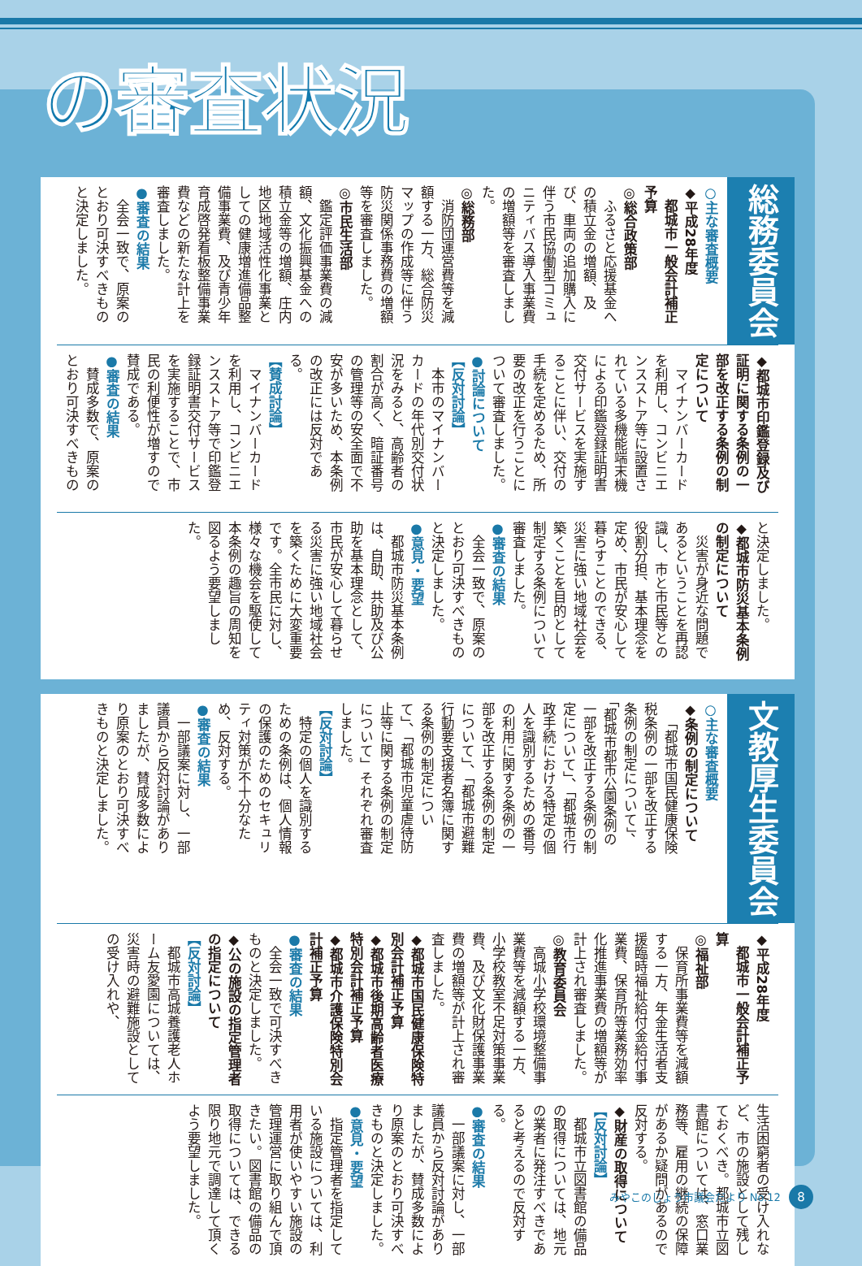の審査状況
総務委員会
○主な審査概要
◆平成28年度
　都城市一般会計補正予算
◎総合政策部
ふるさと応援基金への積立金の増額、及び、車両の追加購入に伴う市民協働型コミュニティバス導入事業費の増額等を審査しました。
◎総務部
消防団運営費等を減額する一方、総合防災マップの作成等に伴う防災関係事務費の増額等を審査しました。
◎市民生活部
鑑定評価事業費の減額、文化振興基金への積立金等の増額、庄内地区地域活性化事業としての健康増進備品整備事業費、及び青少年育成啓発看板整備事業費などの新たな計上を審査しました。
●審査の結果
全会一致で、原案のとおり可決すべきものと決定しました。
◆都城市印鑑登録及び証明に関する条例の一部を改正する条例の制定について
マイナンバーカードを利用し、コンビニエンスストア等に設置されている多機能端末機による印鑑登録証明書交付サービスを実施することに伴い、交付の手続を定めるため、所要の改正を行うことについて審査しました。
●討論について
【反対討論】
本市のマイナンバーカードの年代別交付状況をみると、高齢者の割合が高く、暗証番号の管理等の安全面で不安が多いため、本条例の改正には反対である。
【賛成討論】
マイナンバーカードを利用し、コンビニエンスストア等で印鑑登録証明書交付サービスを実施することで、市民の利便性が増すので賛成である。
●審査の結果
賛成多数で、原案のとおり可決すべきもの
と決定しました。
◆都城市防災基本条例の制定について
災害が身近な問題であるということを再認識し、市と市民等との役割分担、基本理念を定め、市民が安心して暮らすことのできる、災害に強い地域社会を築くことを目的として制定する条例について審査しました。
●審査の結果
全会一致で、原案のとおり可決すべきものと決定しました。
●意見・要望
都城市防災基本条例は、自助、共助及び公助を基本理念として、市民が安心して暮らせる災害に強い地域社会を築くために大変重要です。全市民に対し、様々な機会を駆使して本条例の趣旨の周知を図るよう要望しました。
文教厚生委員会
○主な審査概要
◆条例の制定について
「都城市国民健康保険税条例の一部を改正する条例の制定について」、「都城市都市公園条例の一部を改正する条例の制定について」、「都城市行政手続における特定の個人を識別するための番号の利用に関する条例の一部を改正する条例の制定について」、「都城市避難行動要支援者名簿に関する条例の制定について」、「都城市児童虐待防止等に関する条例の制定について」それぞれ審査しました。
【反対討論】
特定の個人を識別するための条例は、個人情報の保護のためのセキュリティ対策が不十分なため、反対する。
●審査の結果
一部議案に対し、一部議員から反対討論がありましたが、賛成多数により原案のとおり可決すべきものと決定しました。
◆平成28年度
　都城市一般会計補正予算
◎福祉部
保育所事業費等を減額する一方、年金生活者支援臨時福祉給付金給付事業費、保育所等業務効率化推進事業費の増額等が計上され審査しました。
◎教育委員会
高城小学校環境整備事業費等を減額する一方、小学校教室不足対策事業費、及び文化財保護事業費の増額等が計上され審査しました。
◆都城市国民健康保険特別会計補正予算
◆都城市後期高齢者医療特別会計補正予算
◆都城市介護保険特別会計補正予算
●審査の結果
全会一致で可決すべきものと決定しました。
◆公の施設の指定管理者の指定について
【反対討論】
都城市高城養護老人ホーム友愛園については、災害時の避難施設としての受け入れや、
生活困窮者の受け入れなど、市の施設として残しておくべき。都城市立図書館については、窓口業務等、雇用の継続の保障があるか疑問があるので反対する。
◆財産の取得について
【反対討論】
都城市立図書館の備品の取得については、地元の業者に発注すべきであると考えるので反対する。
●審査の結果
一部議案に対し、一部議員から反対討論がありましたが、賛成多数により原案のとおり可決すべきものと決定しました。
●意見・要望
指定管理者を指定している施設については、利用者が使いやすい施設の管理運営に取り組んで頂きたい。図書館の備品の取得については、できる限り地元で調達して頂くよう要望しました。
みやこのじょう市議会だより No.12 8